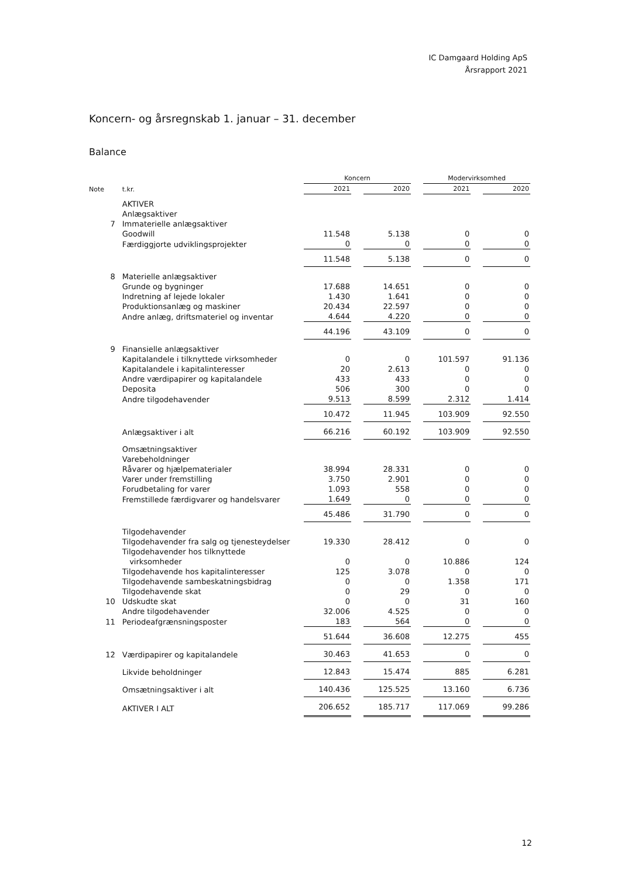IC Damgaard Holding ApS
Årsrapport 2021
Koncern- og årsregnskab 1. januar – 31. december
Balance
| | | | Koncern | | | | Modervirksomhed | | |
| Note | t.kr. | | 2021 | | 2020 | | 2021 | | 2020 |
| | AKTIVER | | | | | | | | |
| | Anlægsaktiver | | | | | | | | |
| 7 | Immaterielle anlægsaktiver | | | | | | | | |
| | Goodwill | | 11.548 | | 5.138 | | 0 | | 0 |
| | Færdiggjorte udviklingsprojekter | | 0 | | 0 | | 0 | | 0 |
| | | | 11.548 | | 5.138 | | 0 | | 0 |
| 8 | Materielle anlægsaktiver | | | | | | | | |
| | Grunde og bygninger | | 17.688 | | 14.651 | | 0 | | 0 |
| | Indretning af lejede lokaler | | 1.430 | | 1.641 | | 0 | | 0 |
| | Produktionsanlæg og maskiner | | 20.434 | | 22.597 | | 0 | | 0 |
| | Andre anlæg, driftsmateriel og inventar | | 4.644 | | 4.220 | | 0 | | 0 |
| | | | 44.196 | | 43.109 | | 0 | | 0 |
| 9 | Finansielle anlægsaktiver | | | | | | | | |
| | Kapitalandele i tilknyttede virksomheder | | 0 | | 0 | | 101.597 | | 91.136 |
| | Kapitalandele i kapitalinteresser | | 20 | | 2.613 | | 0 | | 0 |
| | Andre værdipapirer og kapitalandele | | 433 | | 433 | | 0 | | 0 |
| | Deposita | | 506 | | 300 | | 0 | | 0 |
| | Andre tilgodehavender | | 9.513 | | 8.599 | | 2.312 | | 1.414 |
| | | | 10.472 | | 11.945 | | 103.909 | | 92.550 |
| | Anlægsaktiver i alt | | 66.216 | | 60.192 | | 103.909 | | 92.550 |
| | Omsætningsaktiver | | | | | | | | |
| | Varebeholdninger | | | | | | | | |
| | Råvarer og hjælpematerialer | | 38.994 | | 28.331 | | 0 | | 0 |
| | Varer under fremstilling | | 3.750 | | 2.901 | | 0 | | 0 |
| | Forudbetaling for varer | | 1.093 | | 558 | | 0 | | 0 |
| | Fremstillede færdigvarer og handelsvarer | | 1.649 | | 0 | | 0 | | 0 |
| | | | 45.486 | | 31.790 | | 0 | | 0 |
| | Tilgodehavender | | | | | | | | |
| | Tilgodehavender fra salg og tjenesteydelser | | 19.330 | | 28.412 | | 0 | | 0 |
| | Tilgodehavender hos tilknyttede virksomheder | | 0 | | 0 | | 10.886 | | 124 |
| | Tilgodehavende hos kapitalinteresser | | 125 | | 3.078 | | 0 | | 0 |
| | Tilgodehavende sambeskatningsbidrag | | 0 | | 0 | | 1.358 | | 171 |
| | Tilgodehavende skat | | 0 | | 29 | | 0 | | 0 |
| 10 | Udskudte skat | | 0 | | 0 | | 31 | | 160 |
| | Andre tilgodehavender | | 32.006 | | 4.525 | | 0 | | 0 |
| 11 | Periodeafgrænsningsposter | | 183 | | 564 | | 0 | | 0 |
| | | | 51.644 | | 36.608 | | 12.275 | | 455 |
| 12 | Værdipapirer og kapitalandele | | 30.463 | | 41.653 | | 0 | | 0 |
| | Likvide beholdninger | | 12.843 | | 15.474 | | 885 | | 6.281 |
| | Omsætningsaktiver i alt | | 140.436 | | 125.525 | | 13.160 | | 6.736 |
| | AKTIVER I ALT | | 206.652 | | 185.717 | | 117.069 | | 99.286 |
12